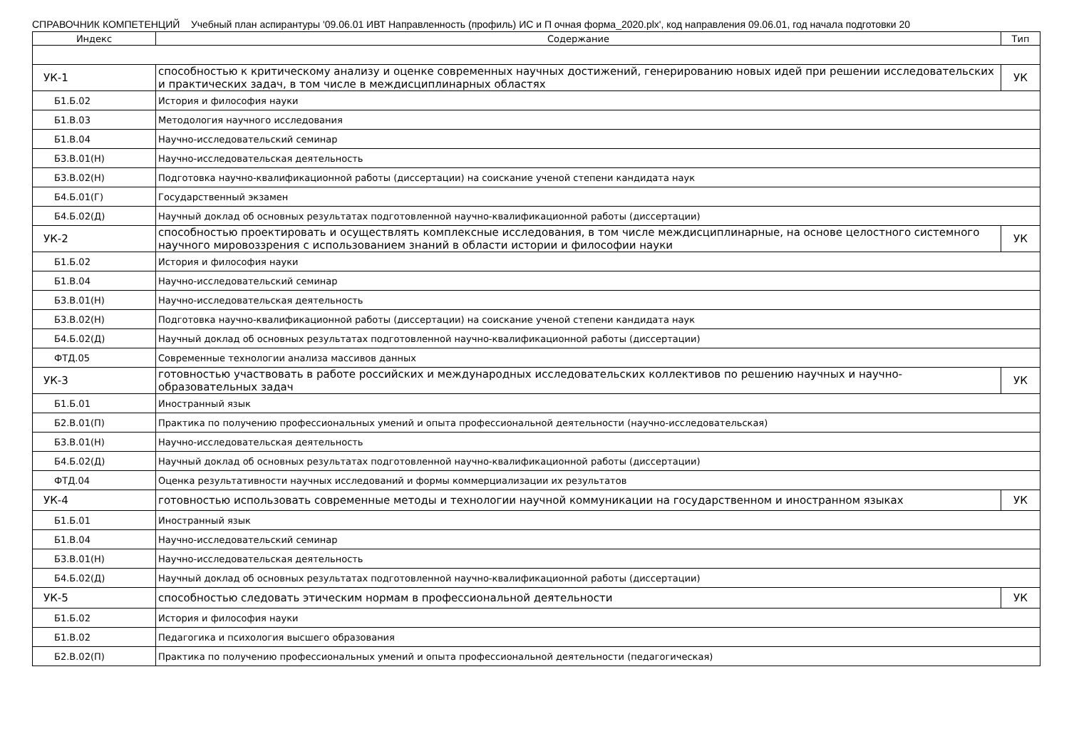СПРАВОЧНИК КОМПЕТЕНЦИЙ Учебный план аспирантуры '09.06.01 ИВТ Направленность (профиль) ИС и П очная форма_2020.plx', код направления 09.06.01, год начала подготовки 20
| Индекс | Содержание | Тип |
| --- | --- | --- |
| УК-1 | способностью к критическому анализу и оценке современных научных достижений, генерированию новых идей при решении исследовательских и практических задач, в том числе в междисциплинарных областях | УК |
| Б1.Б.02 | История и философия науки | |
| Б1.В.03 | Методология научного исследования | |
| Б1.В.04 | Научно-исследовательский семинар | |
| Б3.В.01(Н) | Научно-исследовательская деятельность | |
| Б3.В.02(Н) | Подготовка научно-квалификационной работы (диссертации) на соискание ученой степени кандидата наук | |
| Б4.Б.01(Г) | Государственный экзамен | |
| Б4.Б.02(Д) | Научный доклад об основных результатах подготовленной научно-квалификационной работы (диссертации) | |
| УК-2 | способностью проектировать и осуществлять комплексные исследования, в том числе междисциплинарные, на основе целостного системного научного мировоззрения с использованием знаний в области истории и философии науки | УК |
| Б1.Б.02 | История и философия науки | |
| Б1.В.04 | Научно-исследовательский семинар | |
| Б3.В.01(Н) | Научно-исследовательская деятельность | |
| Б3.В.02(Н) | Подготовка научно-квалификационной работы (диссертации) на соискание ученой степени кандидата наук | |
| Б4.Б.02(Д) | Научный доклад об основных результатах подготовленной научно-квалификационной работы (диссертации) | |
| ФТД.05 | Современные технологии анализа массивов данных | |
| УК-3 | готовностью участвовать в работе российских и международных исследовательских коллективов по решению научных и научно-образовательных задач | УК |
| Б1.Б.01 | Иностранный язык | |
| Б2.В.01(П) | Практика по получению профессиональных умений и опыта профессиональной деятельности (научно-исследовательская) | |
| Б3.В.01(Н) | Научно-исследовательская деятельность | |
| Б4.Б.02(Д) | Научный доклад об основных результатах подготовленной научно-квалификационной работы (диссертации) | |
| ФТД.04 | Оценка результативности научных исследований и формы коммерциализации их результатов | |
| УК-4 | готовностью использовать современные методы и технологии научной коммуникации на государственном и иностранном языках | УК |
| Б1.Б.01 | Иностранный язык | |
| Б1.В.04 | Научно-исследовательский семинар | |
| Б3.В.01(Н) | Научно-исследовательская деятельность | |
| Б4.Б.02(Д) | Научный доклад об основных результатах подготовленной научно-квалификационной работы (диссертации) | |
| УК-5 | способностью следовать этическим нормам в профессиональной деятельности | УК |
| Б1.Б.02 | История и философия науки | |
| Б1.В.02 | Педагогика и психология высшего образования | |
| Б2.В.02(П) | Практика по получению профессиональных умений и опыта профессиональной деятельности (педагогическая) | |